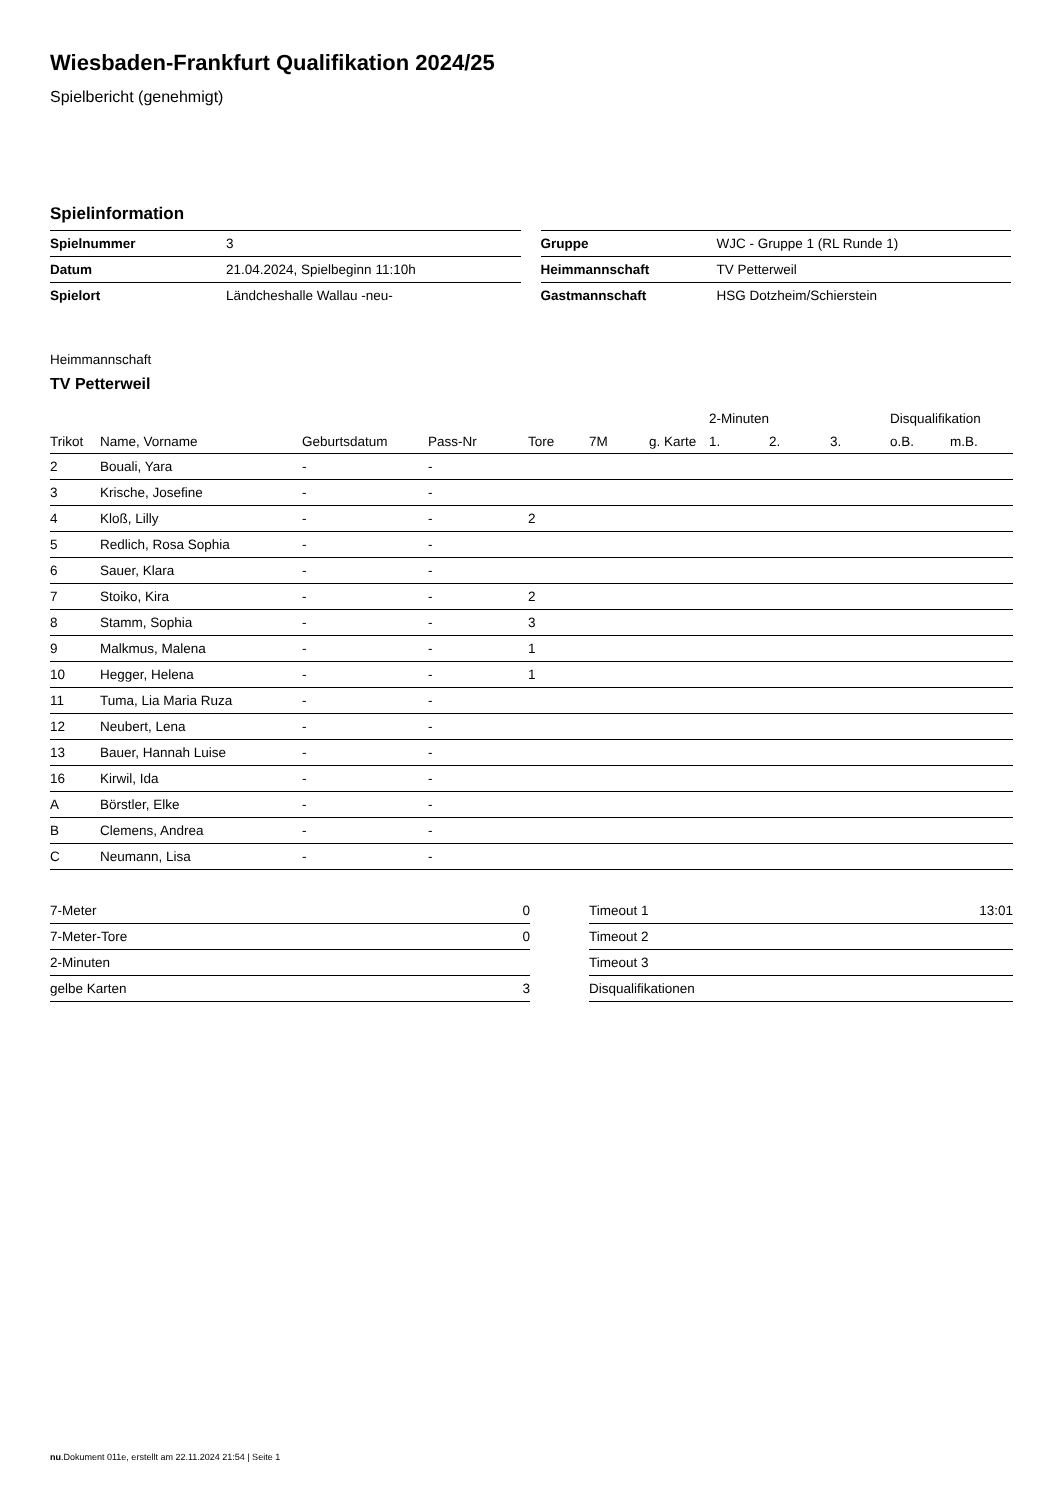Wiesbaden-Frankfurt Qualifikation 2024/25
Spielbericht (genehmigt)
Spielinformation
| Spielnummer | 3 |
| Datum | 21.04.2024, Spielbeginn 11:10h |
| Spielort | Ländcheshalle Wallau -neu- |
| Gruppe | WJC - Gruppe 1 (RL Runde 1) |
| Heimmannschaft | TV Petterweil |
| Gastmannschaft | HSG Dotzheim/Schierstein |
Heimmannschaft
TV Petterweil
| | | | | | | | 2-Minuten | | | Disqualifikation | |
| --- | --- | --- | --- | --- | --- | --- | --- | --- | --- | --- | --- |
| Trikot | Name, Vorname | Geburtsdatum | Pass-Nr | Tore | 7M | g. Karte | 1. | 2. | 3. | o.B. | m.B. |
| 2 | Bouali, Yara | - | - | | | | | | | | |
| 3 | Krische, Josefine | - | - | | | | | | | | |
| 4 | Kloß, Lilly | - | - | 2 | | | | | | | |
| 5 | Redlich, Rosa Sophia | - | - | | | | | | | | |
| 6 | Sauer, Klara | - | - | | | | | | | | |
| 7 | Stoiko, Kira | - | - | 2 | | | | | | | |
| 8 | Stamm, Sophia | - | - | 3 | | | | | | | |
| 9 | Malkmus, Malena | - | - | 1 | | | | | | | |
| 10 | Hegger, Helena | - | - | 1 | | | | | | | |
| 11 | Tuma, Lia Maria Ruza | - | - | | | | | | | | |
| 12 | Neubert, Lena | - | - | | | | | | | | |
| 13 | Bauer, Hannah Luise | - | - | | | | | | | | |
| 16 | Kirwil, Ida | - | - | | | | | | | | |
| A | Börstler, Elke | - | - | | | | | | | | |
| B | Clemens, Andrea | - | - | | | | | | | | |
| C | Neumann, Lisa | - | - | | | | | | | | |
| 7-Meter | 0 |
| 7-Meter-Tore | 0 |
| 2-Minuten | |
| gelbe Karten | 3 |
| Timeout 1 | 13:01 |
| Timeout 2 | |
| Timeout 3 | |
| Disqualifikationen | |
nu.Dokument 011e, erstellt am 22.11.2024 21:54 | Seite 1